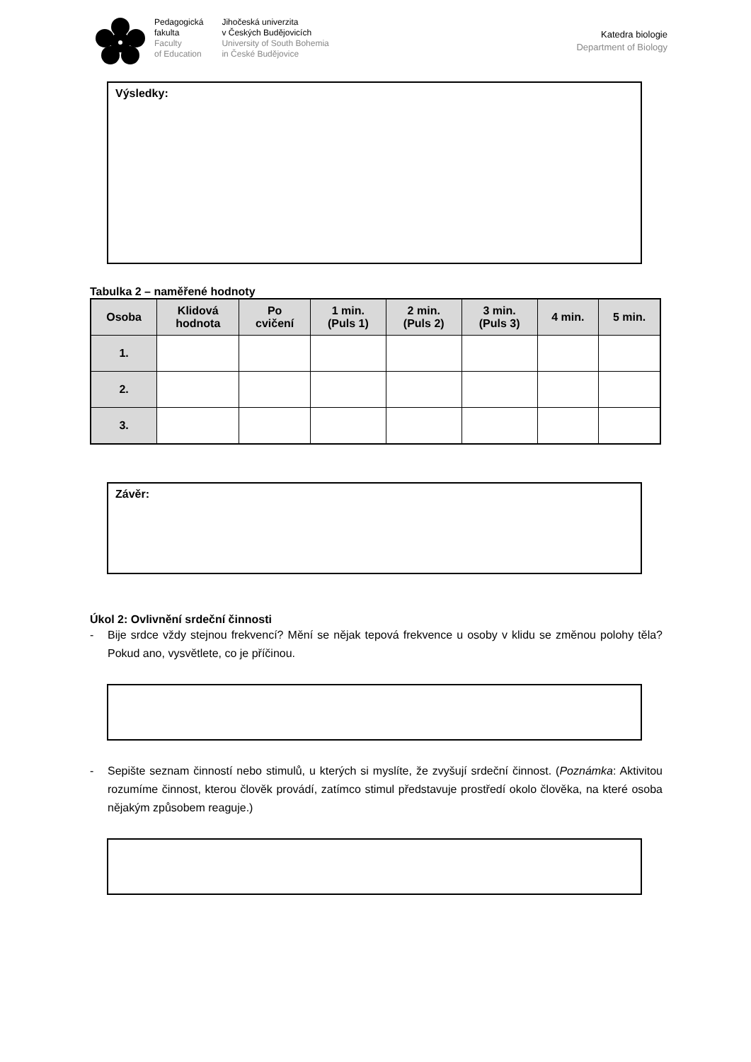Pedagogická
fakulta
Faculty
of Education
Jihočeská univerzita
v Českých Budějovicích
University of South Bohemia
in České Budějovice
Katedra biologie
Department of Biology
Výsledky:
Tabulka 2 – naměřené hodnoty
| Osoba | Klidová hodnota | Po cvičení | 1 min. (Puls 1) | 2 min. (Puls 2) | 3 min. (Puls 3) | 4 min. | 5 min. |
| --- | --- | --- | --- | --- | --- | --- | --- |
| 1. | | | | | | | |
| 2. | | | | | | | |
| 3. | | | | | | | |
Závěr:
Úkol 2: Ovlivnění srdeční činnosti
- Bije srdce vždy stejnou frekvencí? Mění se nějak tepová frekvence u osoby v klidu se změnou polohy těla? Pokud ano, vysvětlete, co je příčinou.
- Sepište seznam činností nebo stimulů, u kterých si myslíte, že zvyšují srdeční činnost. (Poznámka: Aktivitou rozumíme činnost, kterou člověk provádí, zatímco stimul představuje prostředí okolo člověka, na které osoba nějakým způsobem reaguje.)